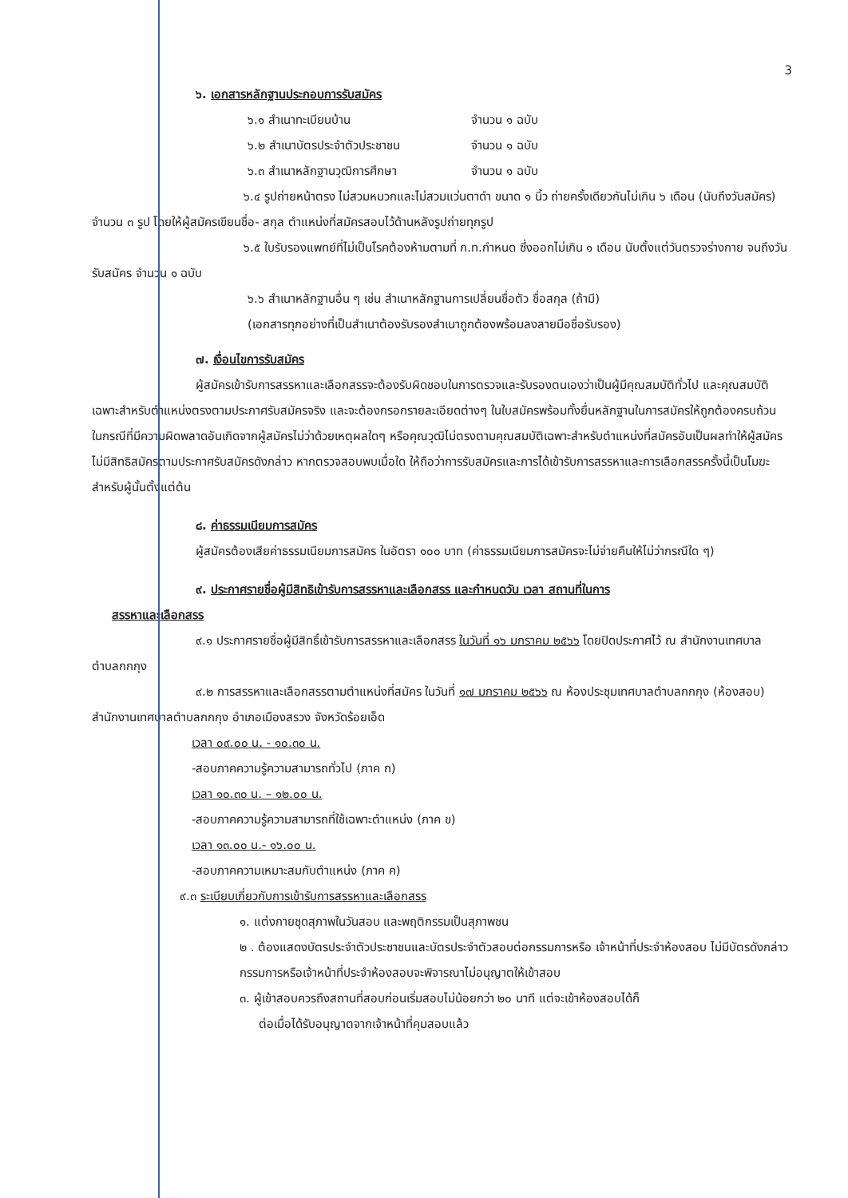3
๖. เอกสารหลักฐานประกอบการรับสมัคร
๖.๑ สำเนาทะเบียนบ้าน จำนวน ๑ ฉบับ
๖.๒ สำเนาบัตรประจำตัวประชาชน จำนวน ๑ ฉบับ
๖.๓ สำเนาหลักฐานวุฒิการศึกษา จำนวน ๑ ฉบับ
๖.๔ รูปถ่ายหน้าตรง ไม่สวมหมวกและไม่สวมแว่นตาดำ ขนาด ๑ นิ้ว ถ่ายครั้งเดียวกันไม่เกิน ๖ เดือน (นับถึงวันสมัคร) จำนวน ๓ รูป โดยให้ผู้สมัครเขียนชื่อ- สกุล ตำแหน่งที่สมัครสอบไว้ด้านหลังรูปถ่ายทุกรูป
๖.๕ ใบรับรองแพทย์ที่ไม่เป็นโรคต้องห้ามตามที่ ก.ท.กำหนด ซึ่งออกไม่เกิน ๑ เดือน นับตั้งแต่วันตรวจร่างกาย จนถึงวันรับสมัคร จำนวน ๑ ฉบับ
๖.๖ สำเนาหลักฐานอื่น ๆ เช่น สำเนาหลักฐานการเปลี่ยนชื่อตัว ชื่อสกุล (ถ้ามี)
(เอกสารทุกอย่างที่เป็นสำเนาต้องรับรองสำเนาถูกต้องพร้อมลงลายมือชื่อรับรอง)
๗. เงื่อนไขการรับสมัคร
ผู้สมัครเข้ารับการสรรหาและเลือกสรรจะต้องรับผิดชอบในการตรวจและรับรองตนเองว่าเป็นผู้มีคุณสมบัติทั่วไป และคุณสมบัติเฉพาะสำหรับตำแหน่งตรงตามประกาศรับสมัครจริง และจะต้องกรอกรายละเอียดต่างๆ ในใบสมัครพร้อมทั้งยื่นหลักฐานในการสมัครให้ถูกต้องครบถ้วน ในกรณีที่มีความผิดพลาดอันเกิดจากผู้สมัครไม่ว่าด้วยเหตุผลใดๆ หรือคุณวุฒิไม่ตรงตามคุณสมบัติเฉพาะสำหรับตำแหน่งที่สมัครอันเป็นผลทำให้ผู้สมัครไม่มีสิทธิสมัครตามประกาศรับสมัครดังกล่าว หากตรวจสอบพบเมื่อใด ให้ถือว่าการรับสมัครและการได้เข้ารับการสรรหาและการเลือกสรรครั้งนี้เป็นโมฆะสำหรับผู้นั้นตั้งแต่ต้น
๘. ค่าธรรมเนียมการสมัคร
ผู้สมัครต้องเสียค่าธรรมเนียมการสมัคร ในอัตรา ๑๐๐ บาท (ค่าธรรมเนียมการสมัครจะไม่จ่ายคืนให้ไม่ว่ากรณีใด ๆ)
๙. ประกาศรายชื่อผู้มีสิทธิเข้ารับการสรรหาและเลือกสรร และกำหนดวัน เวลา สถานที่ในการ
สรรหาและเลือกสรร
๙.๑ ประกาศรายชื่อผู้มีสิทธิ์เข้ารับการสรรหาและเลือกสรร ในวันที่ ๑๖ มกราคม ๒๕๖๖ โดยปิดประกาศไว้ ณ สำนักงานเทศบาลตำบลกกกุง
๙.๒ การสรรหาและเลือกสรรตามตำแหน่งที่สมัคร ในวันที่ ๑๗ มกราคม ๒๕๖๖ ณ ห้องประชุมเทศบาลตำบลกกกุง (ห้องสอบ) สำนักงานเทศบาลตำบลกกกุง อำเภอเมืองสรวง จังหวัดร้อยเอ็ด
เวลา ๐๙.๐๐ น. - ๑๐.๓๐ น.
-สอบภาคความรู้ความสามารถทั่วไป (ภาค ก)
เวลา ๑๐.๓๐ น. – ๑๒.๐๐ น.
-สอบภาคความรู้ความสามารถที่ใช้เฉพาะตำแหน่ง (ภาค ข)
เวลา ๑๓.๐๐ น.- ๑๖.๐๐ น.
-สอบภาคความเหมาะสมกับตำแหน่ง (ภาค ค)
๙.๓ ระเบียบเกี่ยวกับการเข้ารับการสรรหาและเลือกสรร
๑. แต่งกายชุดสุภาพในวันสอบ และพฤติกรรมเป็นสุภาพชน
๒ . ต้องแสดงบัตรประจำตัวประชาชนและบัตรประจำตัวสอบต่อกรรมการหรือ เจ้าหน้าที่ประจำห้องสอบ ไม่มีบัตรดังกล่าวกรรมการหรือเจ้าหน้าที่ประจำห้องสอบจะพิจารณาไม่อนุญาตให้เข้าสอบ
๓. ผู้เข้าสอบควรถึงสถานที่สอบก่อนเริ่มสอบไม่น้อยกว่า ๒๐ นาที แต่จะเข้าห้องสอบได้ก็
ต่อเมื่อได้รับอนุญาตจากเจ้าหน้าที่คุมสอบแล้ว